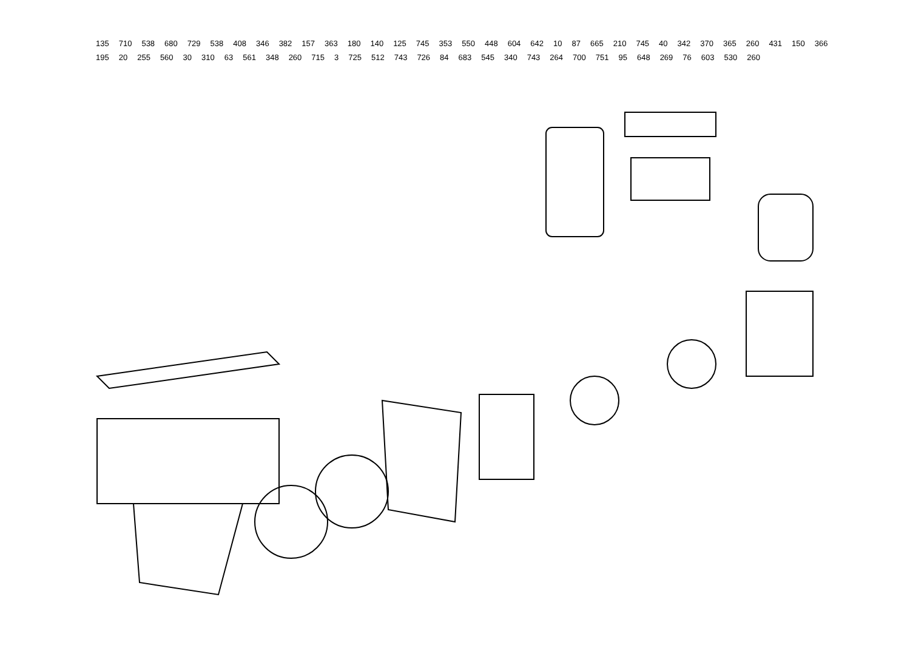135 710 538 680 729 538 408 346 382 157 363 180 140 125 745 353 550 448 604 642 10 87 665 210 745 40 342 370 365 260 431 150 366 195 20 255 560 30 310 63 561 348 260 715 3 725 512 743 726 84 683 545 340 743 264 700 751 95 648 269 76 603 530 260